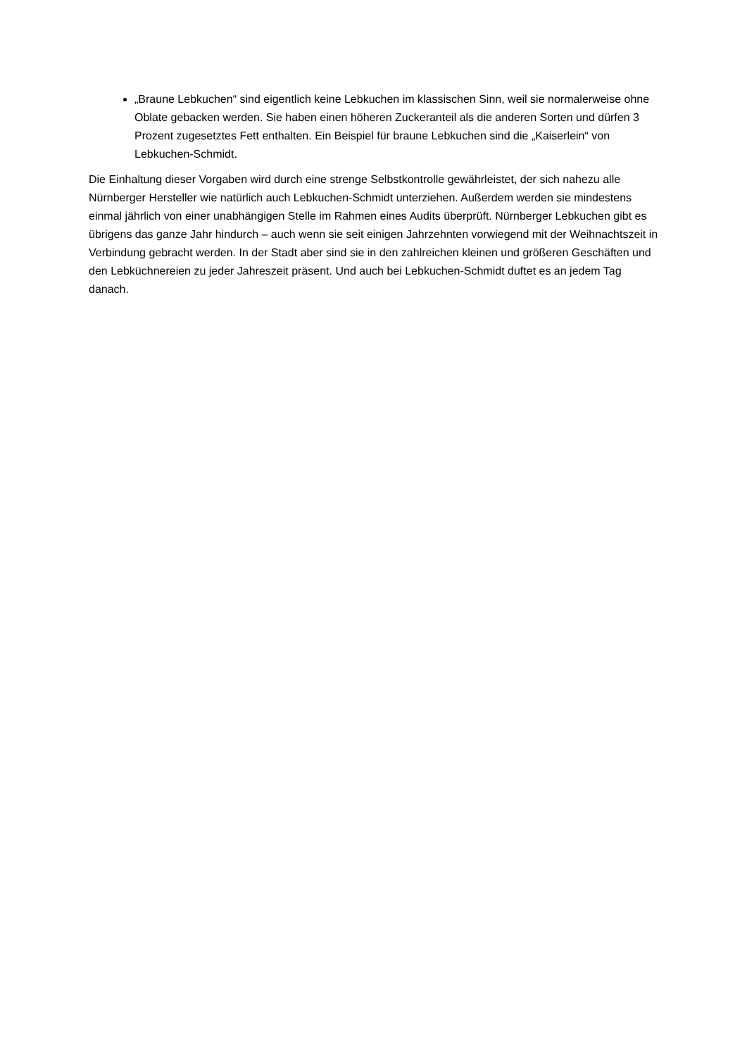„Braune Lebkuchen“ sind eigentlich keine Lebkuchen im klassischen Sinn, weil sie normalerweise ohne Oblate gebacken werden. Sie haben einen höheren Zuckeranteil als die anderen Sorten und dürfen 3 Prozent zugesetztes Fett enthalten. Ein Beispiel für braune Lebkuchen sind die „Kaiserlein“ von Lebkuchen-Schmidt.
Die Einhaltung dieser Vorgaben wird durch eine strenge Selbstkontrolle gewährleistet, der sich nahezu alle Nürnberger Hersteller wie natürlich auch Lebkuchen-Schmidt unterziehen. Außerdem werden sie mindestens einmal jährlich von einer unabhängigen Stelle im Rahmen eines Audits überprüft. Nürnberger Lebkuchen gibt es übrigens das ganze Jahr hindurch – auch wenn sie seit einigen Jahrzehnten vorwiegend mit der Weihnachtszeit in Verbindung gebracht werden. In der Stadt aber sind sie in den zahlreichen kleinen und größeren Geschäften und den Lebküchnereien zu jeder Jahreszeit präsent. Und auch bei Lebkuchen-Schmidt duftet es an jedem Tag danach.